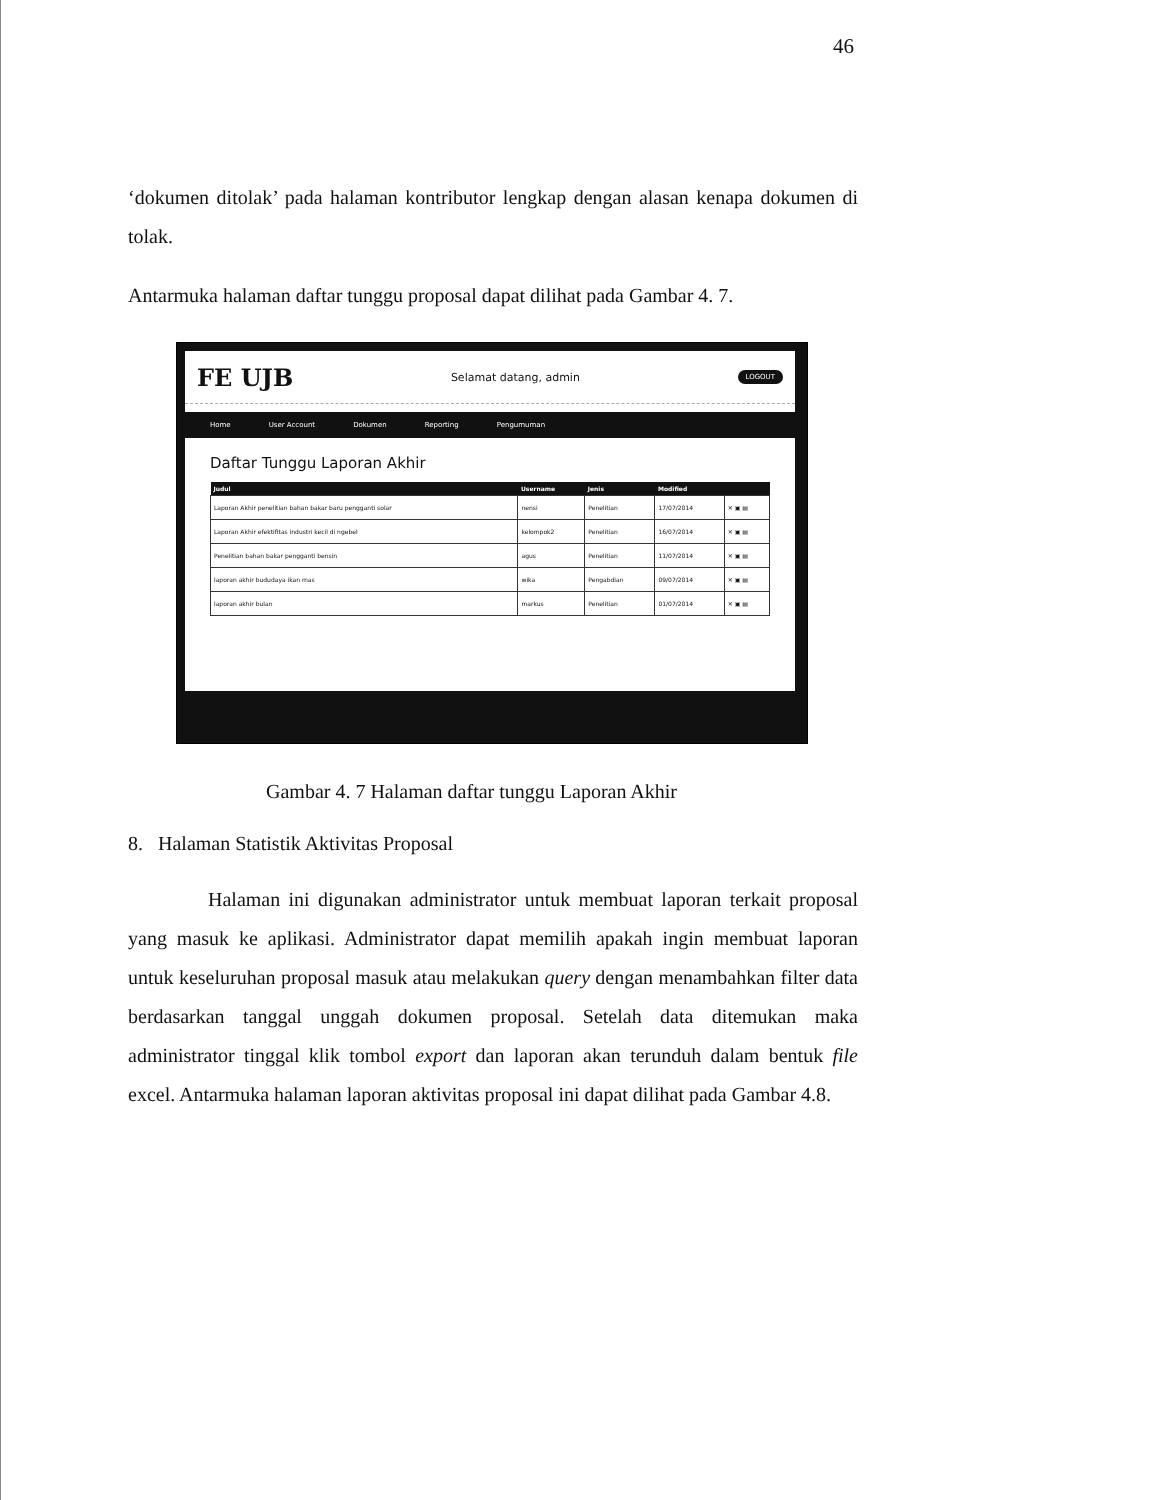46
‘dokumen ditolak’ pada halaman kontributor lengkap dengan alasan kenapa dokumen di tolak.
Antarmuka halaman daftar tunggu proposal dapat dilihat pada Gambar 4. 7.
FE UJB Selamat datang, admin LOGOUT
Home User Account Dokumen Reporting Pengumuman
Daftar Tunggu Laporan Akhir
| Judul | Username | Jenis | Modified | |
| --- | --- | --- | --- | --- |
| Laporan Akhir penelitian bahan bakar baru pengganti solar | nensi | Penelitian | 17/07/2014 | ✕ ▣ ▤ |
| Laporan Akhir efektifitas industri kecil di ngebel | kelompok2 | Penelitian | 16/07/2014 | ✕ ▣ ▤ |
| Penelitian bahan bakar pengganti bensin | agus | Penelitian | 11/07/2014 | ✕ ▣ ▤ |
| laporan akhir bududaya ikan mas | wika | Pengabdian | 09/07/2014 | ✕ ▣ ▤ |
| laporan akhir bulan | markus | Penelitian | 01/07/2014 | ✕ ▣ ▤ |
Gambar 4. 7 Halaman daftar tunggu Laporan Akhir
8. Halaman Statistik Aktivitas Proposal
Halaman ini digunakan administrator untuk membuat laporan terkait proposal yang masuk ke aplikasi. Administrator dapat memilih apakah ingin membuat laporan untuk keseluruhan proposal masuk atau melakukan query dengan menambahkan filter data berdasarkan tanggal unggah dokumen proposal. Setelah data ditemukan maka administrator tinggal klik tombol export dan laporan akan terunduh dalam bentuk file excel. Antarmuka halaman laporan aktivitas proposal ini dapat dilihat pada Gambar 4.8.